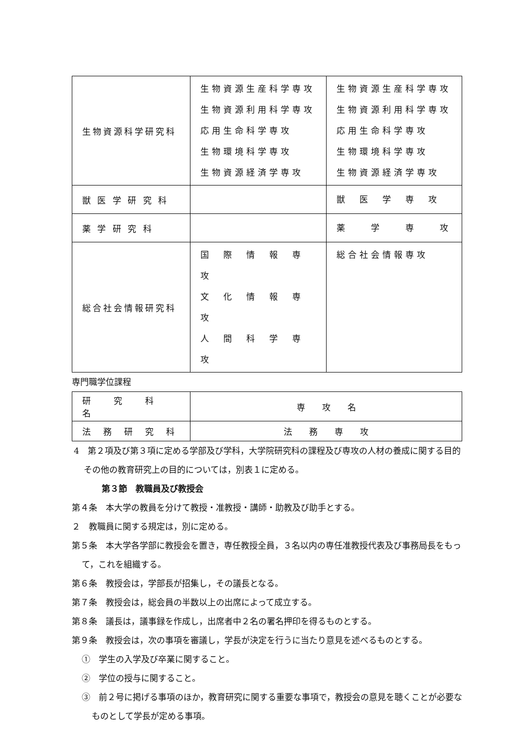| 生物資源科学研究科 | 生物資源生産科学専攻 生物資源利用科学専攻 応用生命科学専攻 生物環境科学専攻 生物資源経済学専攻 | 生物資源生産科学専攻 生物資源利用科学専攻 応用生命科学専攻 生物環境科学専攻 生物資源経済学専攻 |
| 獣 医 学 研 究 科 | | 獣 医 学 専 攻 |
| 薬 学 研 究 科 | | 薬 学 専 攻 |
| 総合社会情報研究科 | 国 際 情 報 専 攻 文 化 情 報 専 攻 人 間 科 学 専 攻 | 総合社会情報専攻 |
専門職学位課程
| 研 究 科 名 | 専 攻 名 |
| 法 務 研 究 科 | 法 務 専 攻 |
4　第２項及び第３項に定める学部及び学科，大学院研究科の課程及び専攻の人材の養成に関する目的その他の教育研究上の目的については，別表１に定める。
第３節　教職員及び教授会
第４条　本大学の教員を分けて教授・准教授・講師・助教及び助手とする。
２　教職員に関する規定は，別に定める。
第５条　本大学各学部に教授会を置き，専任教授全員，３名以内の専任准教授代表及び事務局長をもって，これを組織する。
第６条　教授会は，学部長が招集し，その議長となる。
第７条　教授会は，総会員の半数以上の出席によって成立する。
第８条　議長は，議事録を作成し，出席者中２名の署名押印を得るものとする。
第９条　教授会は，次の事項を審議し，学長が決定を行うに当たり意見を述べるものとする。
①　学生の入学及び卒業に関すること。
②　学位の授与に関すること。
③　前２号に掲げる事項のほか，教育研究に関する重要な事項で，教授会の意見を聴くことが必要なものとして学長が定める事項。